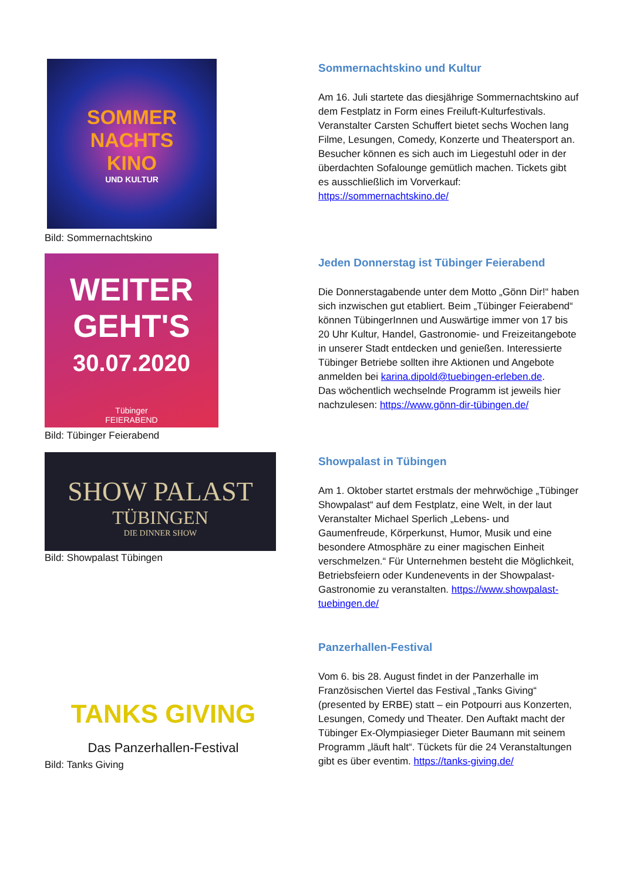SOMMER
NACHTS
KINO
UND KULTUR
Bild: Sommernachtskino
Sommernachtskino und Kultur
Am 16. Juli startete das diesjährige Sommernachtskino auf dem Festplatz in Form eines Freiluft-Kulturfestivals. Veranstalter Carsten Schuffert bietet sechs Wochen lang Filme, Lesungen, Comedy, Konzerte und Theatersport an. Besucher können es sich auch im Liegestuhl oder in der überdachten Sofalounge gemütlich machen. Tickets gibt es ausschließlich im Vorverkauf: https://sommernachtskino.de/
WEITER
GEHT'S
30.07.2020
Tübinger
FEIERABEND
Bild: Tübinger Feierabend
Jeden Donnerstag ist Tübinger Feierabend
Die Donnerstagabende unter dem Motto „Gönn Dir!“ haben sich inzwischen gut etabliert. Beim „Tübinger Feierabend“ können TübingerInnen und Auswärtige immer von 17 bis 20 Uhr Kultur, Handel, Gastronomie- und Freizeitangebote in unserer Stadt entdecken und genießen. Interessierte Tübinger Betriebe sollten ihre Aktionen und Angebote anmelden bei karina.dipold@tuebingen-erleben.de.
Das wöchentlich wechselnde Programm ist jeweils hier nachzulesen: https://www.gönn-dir-tübingen.de/
SHOW PALAST
TÜBINGEN
DIE DINNER SHOW
Bild: Showpalast Tübingen
Showpalast in Tübingen
Am 1. Oktober startet erstmals der mehrwöchige „Tübinger Showpalast“ auf dem Festplatz, eine Welt, in der laut Veranstalter Michael Sperlich „Lebens- und Gaumenfreude, Körperkunst, Humor, Musik und eine besondere Atmosphäre zu einer magischen Einheit verschmelzen.“ Für Unternehmen besteht die Möglichkeit, Betriebsfeiern oder Kundenevents in der Showpalast-Gastronomie zu veranstalten. https://www.showpalast-tuebingen.de/
TANKS GIVING
Das Panzerhallen-Festival
Bild: Tanks Giving
Panzerhallen-Festival
Vom 6. bis 28. August findet in der Panzerhalle im Französischen Viertel das Festival „Tanks Giving“ (presented by ERBE) statt – ein Potpourri aus Konzerten, Lesungen, Comedy und Theater. Den Auftakt macht der Tübinger Ex-Olympiasieger Dieter Baumann mit seinem Programm „läuft halt“. Tückets für die 24 Veranstaltungen gibt es über eventim. https://tanks-giving.de/